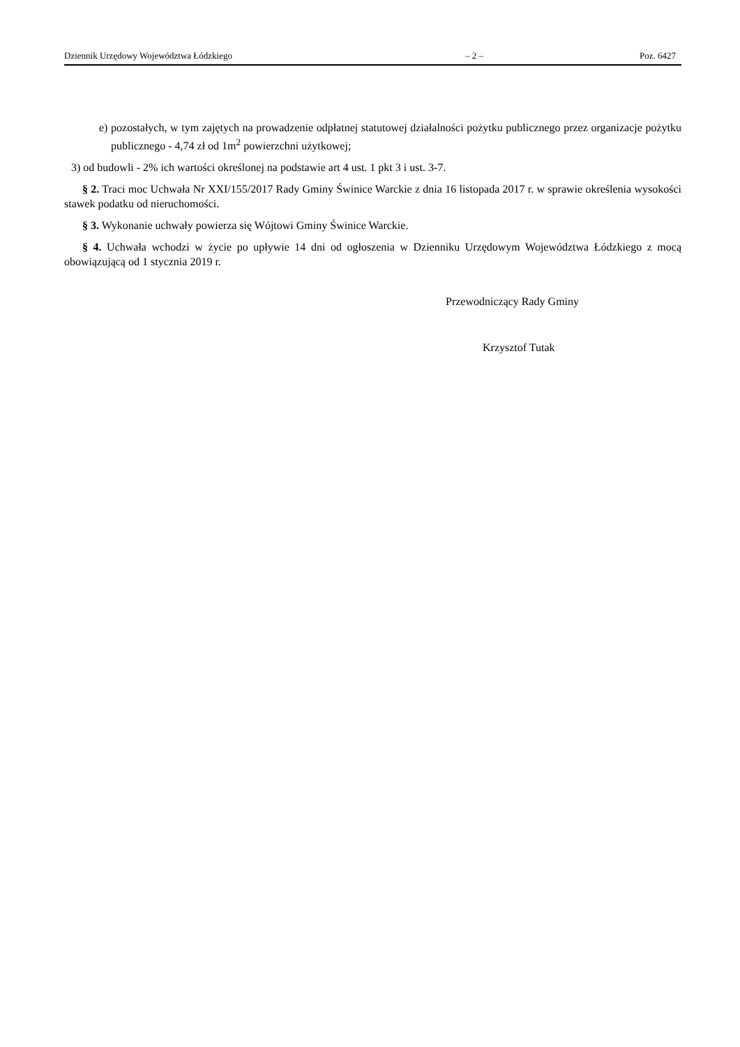Dziennik Urzędowy Województwa Łódzkiego – 2 – Poz. 6427
e) pozostałych, w tym zajętych na prowadzenie odpłatnej statutowej działalności pożytku publicznego przez organizacje pożytku publicznego - 4,74 zł od 1m<sup>2</sup> powierzchni użytkowej;
3) od budowli - 2% ich wartości określonej na podstawie art 4 ust. 1 pkt 3 i ust. 3-7.
§ 2. Traci moc Uchwała Nr XXI/155/2017 Rady Gminy Świnice Warckie z dnia 16 listopada 2017 r. w sprawie określenia wysokości stawek podatku od nieruchomości.
§ 3. Wykonanie uchwały powierza się Wójtowi Gminy Świnice Warckie.
§ 4. Uchwała wchodzi w życie po upływie 14 dni od ogłoszenia w Dzienniku Urzędowym Województwa Łódzkiego z mocą obowiązującą od 1 stycznia 2019 r.
Przewodniczący Rady Gminy
Krzysztof Tutak